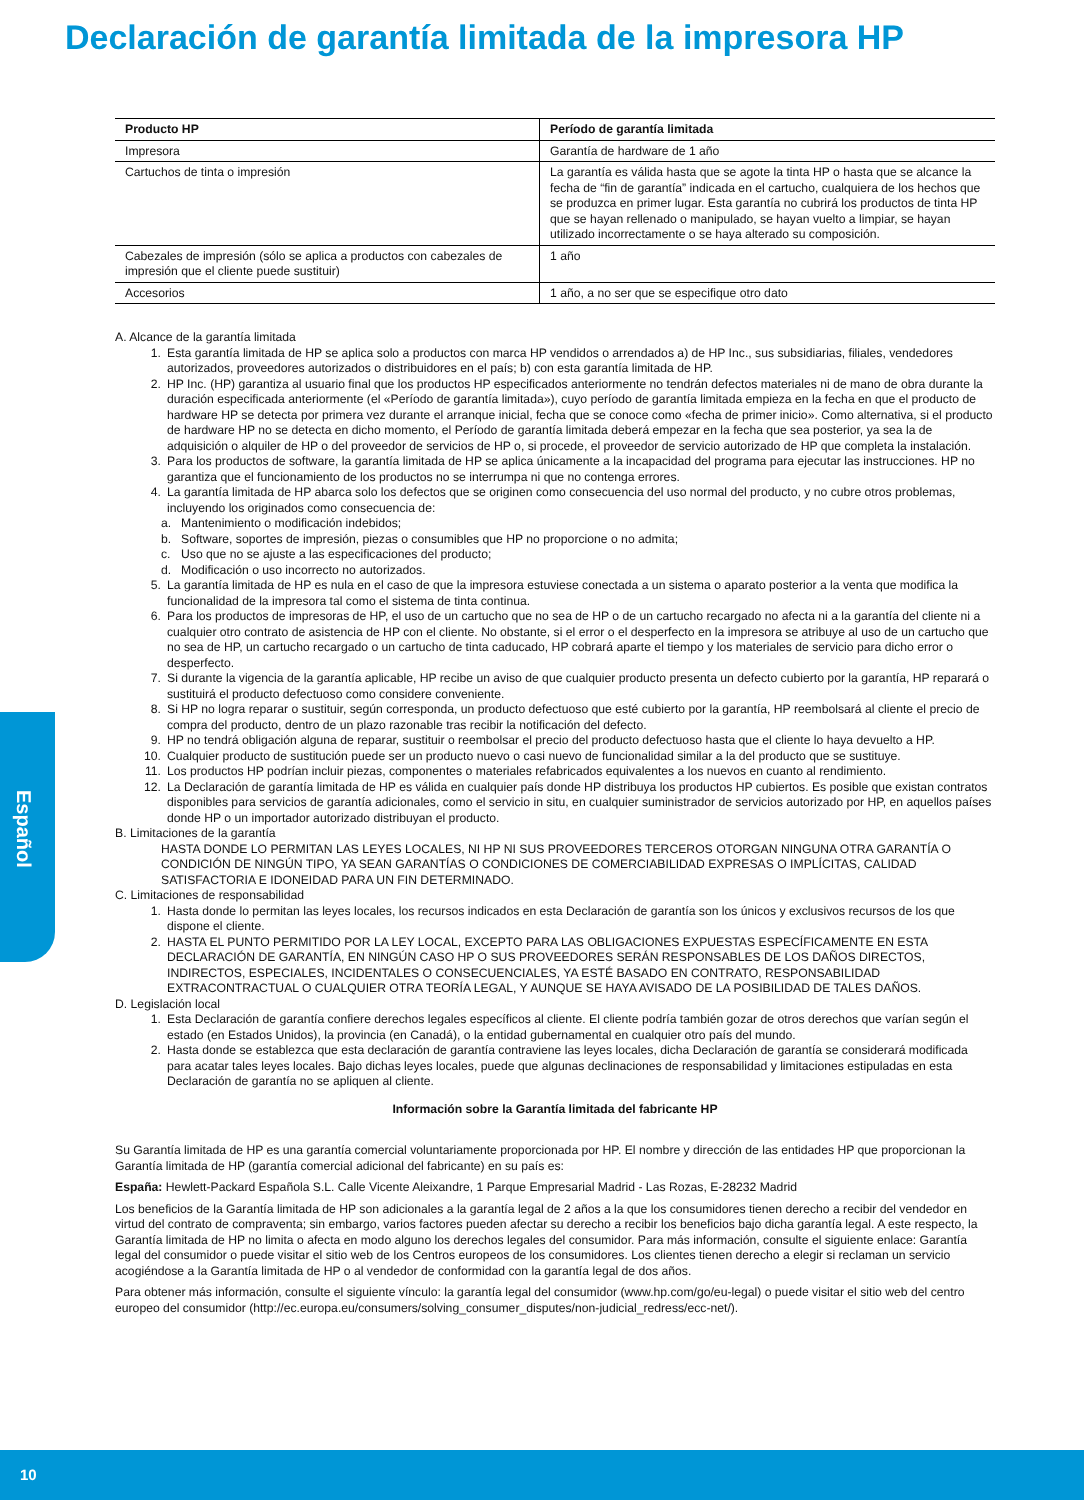Declaración de garantía limitada de la impresora HP
Español
| Producto HP | Período de garantía limitada |
| --- | --- |
| Impresora | Garantía de hardware de 1 año |
| Cartuchos de tinta o impresión | La garantía es válida hasta que se agote la tinta HP o hasta que se alcance la fecha de “fin de garantía” indicada en el cartucho, cualquiera de los hechos que se produzca en primer lugar. Esta garantía no cubrirá los productos de tinta HP que se hayan rellenado o manipulado, se hayan vuelto a limpiar, se hayan utilizado incorrectamente o se haya alterado su composición. |
| Cabezales de impresión (sólo se aplica a productos con cabezales de impresión que el cliente puede sustituir) | 1 año |
| Accesorios | 1 año, a no ser que se especifique otro dato |
A. Alcance de la garantía limitada
1. Esta garantía limitada de HP se aplica solo a productos con marca HP vendidos o arrendados a) de HP Inc., sus subsidiarias, filiales, vendedores autorizados, proveedores autorizados o distribuidores en el país; b) con esta garantía limitada de HP.
2. HP Inc. (HP) garantiza al usuario final que los productos HP especificados anteriormente no tendrán defectos materiales ni de mano de obra durante la duración especificada anteriormente (el «Período de garantía limitada»), cuyo período de garantía limitada empieza en la fecha en que el producto de hardware HP se detecta por primera vez durante el arranque inicial, fecha que se conoce como «fecha de primer inicio». Como alternativa, si el producto de hardware HP no se detecta en dicho momento, el Período de garantía limitada deberá empezar en la fecha que sea posterior, ya sea la de adquisición o alquiler de HP o del proveedor de servicios de HP o, si procede, el proveedor de servicio autorizado de HP que completa la instalación.
3. Para los productos de software, la garantía limitada de HP se aplica únicamente a la incapacidad del programa para ejecutar las instrucciones. HP no garantiza que el funcionamiento de los productos no se interrumpa ni que no contenga errores.
4. La garantía limitada de HP abarca solo los defectos que se originen como consecuencia del uso normal del producto, y no cubre otros problemas, incluyendo los originados como consecuencia de:
a. Mantenimiento o modificación indebidos;
b. Software, soportes de impresión, piezas o consumibles que HP no proporcione o no admita;
c. Uso que no se ajuste a las especificaciones del producto;
d. Modificación o uso incorrecto no autorizados.
5. La garantía limitada de HP es nula en el caso de que la impresora estuviese conectada a un sistema o aparato posterior a la venta que modifica la funcionalidad de la impresora tal como el sistema de tinta continua.
6. Para los productos de impresoras de HP, el uso de un cartucho que no sea de HP o de un cartucho recargado no afecta ni a la garantía del cliente ni a cualquier otro contrato de asistencia de HP con el cliente. No obstante, si el error o el desperfecto en la impresora se atribuye al uso de un cartucho que no sea de HP, un cartucho recargado o un cartucho de tinta caducado, HP cobrará aparte el tiempo y los materiales de servicio para dicho error o desperfecto.
7. Si durante la vigencia de la garantía aplicable, HP recibe un aviso de que cualquier producto presenta un defecto cubierto por la garantía, HP reparará o sustituirá el producto defectuoso como considere conveniente.
8. Si HP no logra reparar o sustituir, según corresponda, un producto defectuoso que esté cubierto por la garantía, HP reembolsará al cliente el precio de compra del producto, dentro de un plazo razonable tras recibir la notificación del defecto.
9. HP no tendrá obligación alguna de reparar, sustituir o reembolsar el precio del producto defectuoso hasta que el cliente lo haya devuelto a HP.
10. Cualquier producto de sustitución puede ser un producto nuevo o casi nuevo de funcionalidad similar a la del producto que se sustituye.
11. Los productos HP podrían incluir piezas, componentes o materiales refabricados equivalentes a los nuevos en cuanto al rendimiento.
12. La Declaración de garantía limitada de HP es válida en cualquier país donde HP distribuya los productos HP cubiertos. Es posible que existan contratos disponibles para servicios de garantía adicionales, como el servicio in situ, en cualquier suministrador de servicios autorizado por HP, en aquellos países donde HP o un importador autorizado distribuyan el producto.
B. Limitaciones de la garantía
HASTA DONDE LO PERMITAN LAS LEYES LOCALES, NI HP NI SUS PROVEEDORES TERCEROS OTORGAN NINGUNA OTRA GARANTÍA O CONDICIÓN DE NINGÚN TIPO, YA SEAN GARANTÍAS O CONDICIONES DE COMERCIABILIDAD EXPRESAS O IMPLÍCITAS, CALIDAD SATISFACTORIA E IDONEIDAD PARA UN FIN DETERMINADO.
C. Limitaciones de responsabilidad
1. Hasta donde lo permitan las leyes locales, los recursos indicados en esta Declaración de garantía son los únicos y exclusivos recursos de los que dispone el cliente.
2. HASTA EL PUNTO PERMITIDO POR LA LEY LOCAL, EXCEPTO PARA LAS OBLIGACIONES EXPUESTAS ESPECÍFICAMENTE EN ESTA DECLARACIÓN DE GARANTÍA, EN NINGÚN CASO HP O SUS PROVEEDORES SERÁN RESPONSABLES DE LOS DAÑOS DIRECTOS, INDIRECTOS, ESPECIALES, INCIDENTALES O CONSECUENCIALES, YA ESTÉ BASADO EN CONTRATO, RESPONSABILIDAD EXTRACONTRACTUAL O CUALQUIER OTRA TEORÍA LEGAL, Y AUNQUE SE HAYA AVISADO DE LA POSIBILIDAD DE TALES DAÑOS.
D. Legislación local
1. Esta Declaración de garantía confiere derechos legales específicos al cliente. El cliente podría también gozar de otros derechos que varían según el estado (en Estados Unidos), la provincia (en Canadá), o la entidad gubernamental en cualquier otro país del mundo.
2. Hasta donde se establezca que esta declaración de garantía contraviene las leyes locales, dicha Declaración de garantía se considerará modificada para acatar tales leyes locales. Bajo dichas leyes locales, puede que algunas declinaciones de responsabilidad y limitaciones estipuladas en esta Declaración de garantía no se apliquen al cliente.
Información sobre la Garantía limitada del fabricante HP
Su Garantía limitada de HP es una garantía comercial voluntariamente proporcionada por HP. El nombre y dirección de las entidades HP que proporcionan la Garantía limitada de HP (garantía comercial adicional del fabricante) en su país es:
España: Hewlett-Packard Española S.L. Calle Vicente Aleixandre, 1 Parque Empresarial Madrid - Las Rozas, E-28232 Madrid
Los beneficios de la Garantía limitada de HP son adicionales a la garantía legal de 2 años a la que los consumidores tienen derecho a recibir del vendedor en virtud del contrato de compraventa; sin embargo, varios factores pueden afectar su derecho a recibir los beneficios bajo dicha garantía legal. A este respecto, la Garantía limitada de HP no limita o afecta en modo alguno los derechos legales del consumidor. Para más información, consulte el siguiente enlace: Garantía legal del consumidor o puede visitar el sitio web de los Centros europeos de los consumidores. Los clientes tienen derecho a elegir si reclaman un servicio acogiéndose a la Garantía limitada de HP o al vendedor de conformidad con la garantía legal de dos años.
Para obtener más información, consulte el siguiente vínculo: la garantía legal del consumidor (www.hp.com/go/eu-legal) o puede visitar el sitio web del centro europeo del consumidor (http://ec.europa.eu/consumers/solving_consumer_disputes/non-judicial_redress/ecc-net/).
10